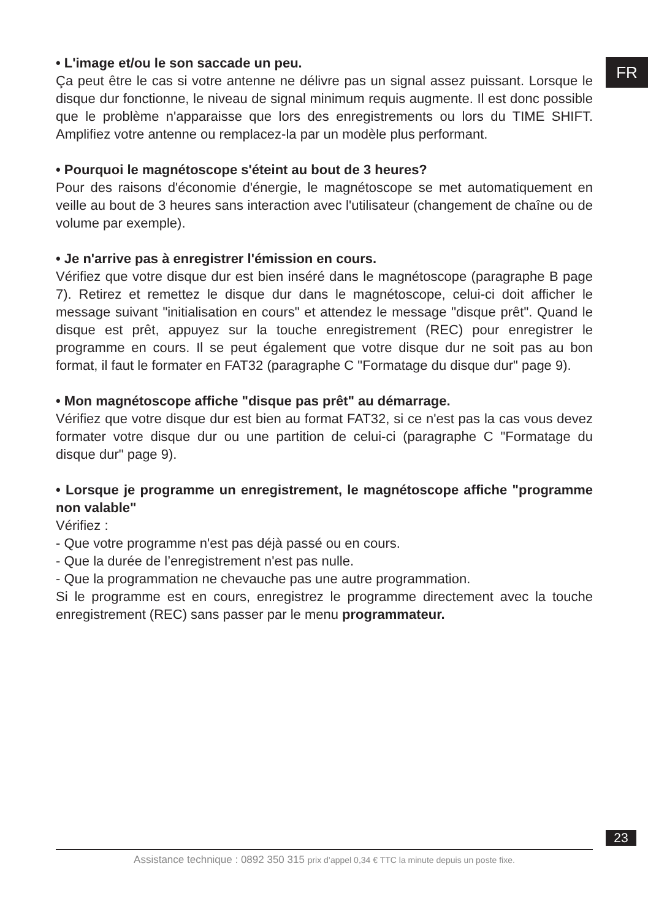FR
• L'image et/ou le son saccade un peu.
Ça peut être le cas si votre antenne ne délivre pas un signal assez puissant. Lorsque le disque dur fonctionne, le niveau de signal minimum requis augmente. Il est donc possible que le problème n'apparaisse que lors des enregistrements ou lors du TIME SHIFT. Amplifiez votre antenne ou remplacez-la par un modèle plus performant.
• Pourquoi le magnétoscope s'éteint au bout de 3 heures?
Pour des raisons d'économie d'énergie, le magnétoscope se met automatiquement en veille au bout de 3 heures sans interaction avec l'utilisateur (changement de chaîne ou de volume par exemple).
• Je n'arrive pas à enregistrer l'émission en cours.
Vérifiez que votre disque dur est bien inséré dans le magnétoscope (paragraphe B page 7). Retirez et remettez le disque dur dans le magnétoscope, celui-ci doit afficher le message suivant "initialisation en cours" et attendez le message "disque prêt". Quand le disque est prêt, appuyez sur la touche enregistrement (REC) pour enregistrer le programme en cours. Il se peut également que votre disque dur ne soit pas au bon format, il faut le formater en FAT32 (paragraphe C "Formatage du disque dur" page 9).
• Mon magnétoscope affiche "disque pas prêt" au démarrage.
Vérifiez que votre disque dur est bien au format FAT32, si ce n'est pas la cas vous devez formater votre disque dur ou une partition de celui-ci (paragraphe C "Formatage du disque dur" page 9).
• Lorsque je programme un enregistrement, le magnétoscope affiche "programme non valable"
Vérifiez :
- Que votre programme n'est pas déjà passé ou en cours.
- Que la durée de l’enregistrement n'est pas nulle.
- Que la programmation ne chevauche pas une autre programmation.
Si le programme est en cours, enregistrez le programme directement avec la touche enregistrement (REC) sans passer par le menu programmateur.
23
Assistance technique : 0892 350 315 prix d’appel 0,34 € TTC la minute depuis un poste fixe.